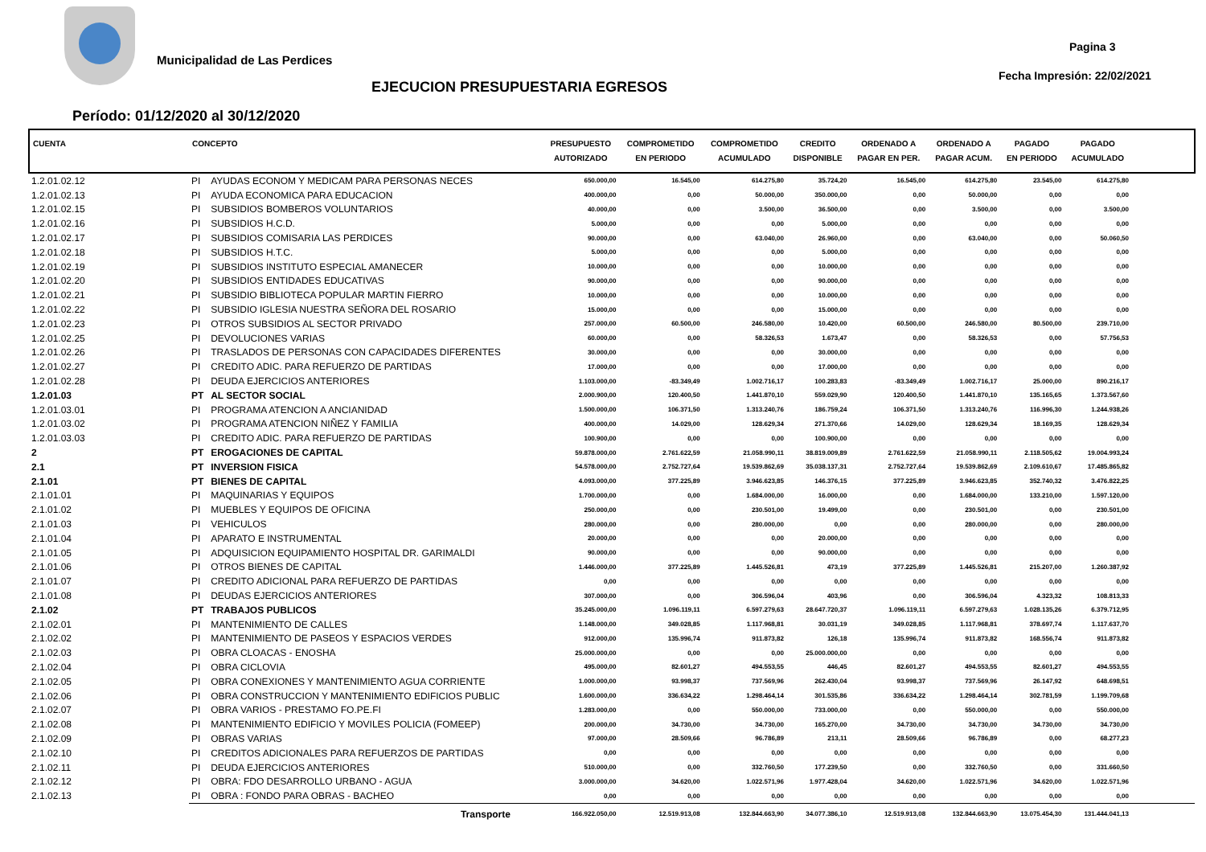Municipalidad de Las Perdices
Pagina 3
Fecha Impresión: 22/02/2021
EJECUCION PRESUPUESTARIA EGRESOS
Período: 01/12/2020 al 30/12/2020
| CUENTA | CONCEPTO | | PRESUPUESTO AUTORIZADO | COMPROMETIDO EN PERIODO | COMPROMETIDO ACUMULADO | CREDITO DISPONIBLE | ORDENADO A PAGAR EN PER. | ORDENADO A PAGAR ACUM. | PAGADO EN PERIODO | PAGADO ACUMULADO | |
| --- | --- | --- | --- | --- | --- | --- | --- | --- | --- | --- | --- |
| 1.2.01.02.12 | PI | AYUDAS ECONOM Y MEDICAM PARA PERSONAS NECES | 650.000,00 | 16.545,00 | 614.275,80 | 35.724,20 | 16.545,00 | 614.275,80 | 23.545,00 | 614.275,80 | |
| 1.2.01.02.13 | PI | AYUDA ECONOMICA PARA EDUCACION | 400.000,00 | 0,00 | 50.000,00 | 350.000,00 | 0,00 | 50.000,00 | 0,00 | 0,00 | |
| 1.2.01.02.15 | PI | SUBSIDIOS BOMBEROS VOLUNTARIOS | 40.000,00 | 0,00 | 3.500,00 | 36.500,00 | 0,00 | 3.500,00 | 0,00 | 3.500,00 | |
| 1.2.01.02.16 | PI | SUBSIDIOS H.C.D. | 5.000,00 | 0,00 | 0,00 | 5.000,00 | 0,00 | 0,00 | 0,00 | 0,00 | |
| 1.2.01.02.17 | PI | SUBSIDIOS COMISARIA LAS PERDICES | 90.000,00 | 0,00 | 63.040,00 | 26.960,00 | 0,00 | 63.040,00 | 0,00 | 50.060,50 | |
| 1.2.01.02.18 | PI | SUBSIDIOS H.T.C. | 5.000,00 | 0,00 | 0,00 | 5.000,00 | 0,00 | 0,00 | 0,00 | 0,00 | |
| 1.2.01.02.19 | PI | SUBSIDIOS INSTITUTO ESPECIAL AMANECER | 10.000,00 | 0,00 | 0,00 | 10.000,00 | 0,00 | 0,00 | 0,00 | 0,00 | |
| 1.2.01.02.20 | PI | SUBSIDIOS ENTIDADES EDUCATIVAS | 90.000,00 | 0,00 | 0,00 | 90.000,00 | 0,00 | 0,00 | 0,00 | 0,00 | |
| 1.2.01.02.21 | PI | SUBSIDIO BIBLIOTECA POPULAR MARTIN FIERRO | 10.000,00 | 0,00 | 0,00 | 10.000,00 | 0,00 | 0,00 | 0,00 | 0,00 | |
| 1.2.01.02.22 | PI | SUBSIDIO IGLESIA NUESTRA SEÑORA DEL ROSARIO | 15.000,00 | 0,00 | 0,00 | 15.000,00 | 0,00 | 0,00 | 0,00 | 0,00 | |
| 1.2.01.02.23 | PI | OTROS SUBSIDIOS AL SECTOR PRIVADO | 257.000,00 | 60.500,00 | 246.580,00 | 10.420,00 | 60.500,00 | 246.580,00 | 80.500,00 | 239.710,00 | |
| 1.2.01.02.25 | PI | DEVOLUCIONES VARIAS | 60.000,00 | 0,00 | 58.326,53 | 1.673,47 | 0,00 | 58.326,53 | 0,00 | 57.756,53 | |
| 1.2.01.02.26 | PI | TRASLADOS DE PERSONAS CON CAPACIDADES DIFERENTES | 30.000,00 | 0,00 | 0,00 | 30.000,00 | 0,00 | 0,00 | 0,00 | 0,00 | |
| 1.2.01.02.27 | PI | CREDITO ADIC. PARA REFUERZO DE PARTIDAS | 17.000,00 | 0,00 | 0,00 | 17.000,00 | 0,00 | 0,00 | 0,00 | 0,00 | |
| 1.2.01.02.28 | PI | DEUDA EJERCICIOS ANTERIORES | 1.103.000,00 | -83.349,49 | 1.002.716,17 | 100.283,83 | -83.349,49 | 1.002.716,17 | 25.000,00 | 890.216,17 | |
| 1.2.01.03 | PT | AL SECTOR SOCIAL | 2.000.900,00 | 120.400,50 | 1.441.870,10 | 559.029,90 | 120.400,50 | 1.441.870,10 | 135.165,65 | 1.373.567,60 | |
| 1.2.01.03.01 | PI | PROGRAMA ATENCION A ANCIANIDAD | 1.500.000,00 | 106.371,50 | 1.313.240,76 | 186.759,24 | 106.371,50 | 1.313.240,76 | 116.996,30 | 1.244.938,26 | |
| 1.2.01.03.02 | PI | PROGRAMA ATENCION NIÑEZ Y FAMILIA | 400.000,00 | 14.029,00 | 128.629,34 | 271.370,66 | 14.029,00 | 128.629,34 | 18.169,35 | 128.629,34 | |
| 1.2.01.03.03 | PI | CREDITO ADIC. PARA REFUERZO DE PARTIDAS | 100.900,00 | 0,00 | 0,00 | 100.900,00 | 0,00 | 0,00 | 0,00 | 0,00 | |
| 2 | PT | EROGACIONES DE CAPITAL | 59.878.000,00 | 2.761.622,59 | 21.058.990,11 | 38.819.009,89 | 2.761.622,59 | 21.058.990,11 | 2.118.505,62 | 19.004.993,24 | |
| 2.1 | PT | INVERSION FISICA | 54.578.000,00 | 2.752.727,64 | 19.539.862,69 | 35.038.137,31 | 2.752.727,64 | 19.539.862,69 | 2.109.610,67 | 17.485.865,82 | |
| 2.1.01 | PT | BIENES DE CAPITAL | 4.093.000,00 | 377.225,89 | 3.946.623,85 | 146.376,15 | 377.225,89 | 3.946.623,85 | 352.740,32 | 3.476.822,25 | |
| 2.1.01.01 | PI | MAQUINARIAS Y EQUIPOS | 1.700.000,00 | 0,00 | 1.684.000,00 | 16.000,00 | 0,00 | 1.684.000,00 | 133.210,00 | 1.597.120,00 | |
| 2.1.01.02 | PI | MUEBLES Y EQUIPOS DE OFICINA | 250.000,00 | 0,00 | 230.501,00 | 19.499,00 | 0,00 | 230.501,00 | 0,00 | 230.501,00 | |
| 2.1.01.03 | PI | VEHICULOS | 280.000,00 | 0,00 | 280.000,00 | 0,00 | 0,00 | 280.000,00 | 0,00 | 280.000,00 | |
| 2.1.01.04 | PI | APARATO E INSTRUMENTAL | 20.000,00 | 0,00 | 0,00 | 20.000,00 | 0,00 | 0,00 | 0,00 | 0,00 | |
| 2.1.01.05 | PI | ADQUISICION EQUIPAMIENTO HOSPITAL DR. GARIMALDI | 90.000,00 | 0,00 | 0,00 | 90.000,00 | 0,00 | 0,00 | 0,00 | 0,00 | |
| 2.1.01.06 | PI | OTROS BIENES DE CAPITAL | 1.446.000,00 | 377.225,89 | 1.445.526,81 | 473,19 | 377.225,89 | 1.445.526,81 | 215.207,00 | 1.260.387,92 | |
| 2.1.01.07 | PI | CREDITO ADICIONAL PARA REFUERZO DE PARTIDAS | 0,00 | 0,00 | 0,00 | 0,00 | 0,00 | 0,00 | 0,00 | 0,00 | |
| 2.1.01.08 | PI | DEUDAS EJERCICIOS ANTERIORES | 307.000,00 | 0,00 | 306.596,04 | 403,96 | 0,00 | 306.596,04 | 4.323,32 | 108.813,33 | |
| 2.1.02 | PT | TRABAJOS PUBLICOS | 35.245.000,00 | 1.096.119,11 | 6.597.279,63 | 28.647.720,37 | 1.096.119,11 | 6.597.279,63 | 1.028.135,26 | 6.379.712,95 | |
| 2.1.02.01 | PI | MANTENIMIENTO DE CALLES | 1.148.000,00 | 349.028,85 | 1.117.968,81 | 30.031,19 | 349.028,85 | 1.117.968,81 | 378.697,74 | 1.117.637,70 | |
| 2.1.02.02 | PI | MANTENIMIENTO DE PASEOS Y ESPACIOS VERDES | 912.000,00 | 135.996,74 | 911.873,82 | 126,18 | 135.996,74 | 911.873,82 | 168.556,74 | 911.873,82 | |
| 2.1.02.03 | PI | OBRA CLOACAS - ENOSHA | 25.000.000,00 | 0,00 | 0,00 | 25.000.000,00 | 0,00 | 0,00 | 0,00 | 0,00 | |
| 2.1.02.04 | PI | OBRA CICLOVIA | 495.000,00 | 82.601,27 | 494.553,55 | 446,45 | 82.601,27 | 494.553,55 | 82.601,27 | 494.553,55 | |
| 2.1.02.05 | PI | OBRA CONEXIONES Y MANTENIMIENTO AGUA CORRIENTE | 1.000.000,00 | 93.998,37 | 737.569,96 | 262.430,04 | 93.998,37 | 737.569,96 | 26.147,92 | 648.698,51 | |
| 2.1.02.06 | PI | OBRA CONSTRUCCION Y MANTENIMIENTO EDIFICIOS PUBLIC | 1.600.000,00 | 336.634,22 | 1.298.464,14 | 301.535,86 | 336.634,22 | 1.298.464,14 | 302.781,59 | 1.199.709,68 | |
| 2.1.02.07 | PI | OBRA VARIOS - PRESTAMO FO.PE.FI | 1.283.000,00 | 0,00 | 550.000,00 | 733.000,00 | 0,00 | 550.000,00 | 0,00 | 550.000,00 | |
| 2.1.02.08 | PI | MANTENIMIENTO EDIFICIO Y MOVILES POLICIA (FOMEEP) | 200.000,00 | 34.730,00 | 34.730,00 | 165.270,00 | 34.730,00 | 34.730,00 | 34.730,00 | 34.730,00 | |
| 2.1.02.09 | PI | OBRAS VARIAS | 97.000,00 | 28.509,66 | 96.786,89 | 213,11 | 28.509,66 | 96.786,89 | 0,00 | 68.277,23 | |
| 2.1.02.10 | PI | CREDITOS ADICIONALES PARA REFUERZOS DE PARTIDAS | 0,00 | 0,00 | 0,00 | 0,00 | 0,00 | 0,00 | 0,00 | 0,00 | |
| 2.1.02.11 | PI | DEUDA EJERCICIOS ANTERIORES | 510.000,00 | 0,00 | 332.760,50 | 177.239,50 | 0,00 | 332.760,50 | 0,00 | 331.660,50 | |
| 2.1.02.12 | PI | OBRA: FDO DESARROLLO URBANO - AGUA | 3.000.000,00 | 34.620,00 | 1.022.571,96 | 1.977.428,04 | 34.620,00 | 1.022.571,96 | 34.620,00 | 1.022.571,96 | |
| 2.1.02.13 | PI | OBRA : FONDO PARA OBRAS - BACHEO | 0,00 | 0,00 | 0,00 | 0,00 | 0,00 | 0,00 | 0,00 | 0,00 | |
| | | Transporte | 166.922.050,00 | 12.519.913,08 | 132.844.663,90 | 34.077.386,10 | 12.519.913,08 | 132.844.663,90 | 13.075.454,30 | 131.444.041,13 | |